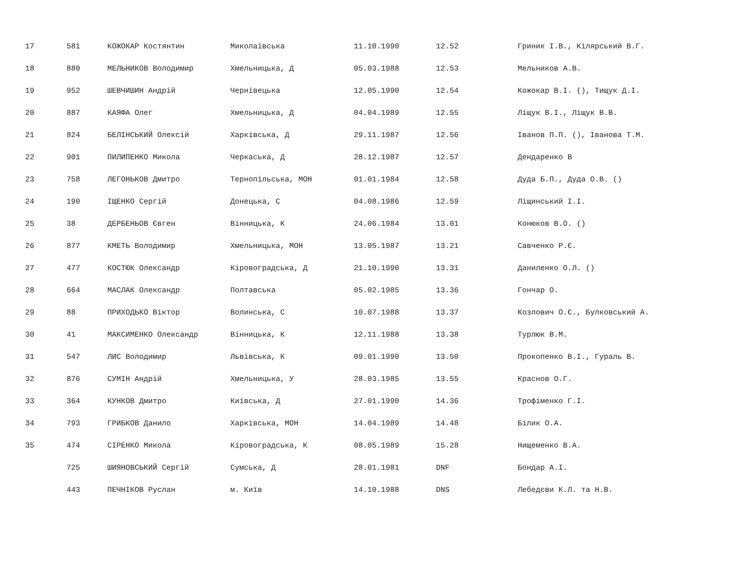| 17 | 581 | КОЖОКАР Костянтин | Миколаївська | 11.10.1990 | 12.52 | Гриник І.В., Кілярський В.Г. |
| 18 | 880 | МЕЛЬНИКОВ Володимир | Хмельницька, Д | 05.03.1988 | 12.53 | Мельников А.В. |
| 19 | 952 | ШЕВЧИШИН Андрій | Чернівецька | 12.05.1990 | 12.54 | Кожокар В.І. (), Тищук Д.І. |
| 20 | 887 | КАЯФА Олег | Хмельницька, Д | 04.04.1989 | 12.55 | Ліщук В.І., Ліщук В.В. |
| 21 | 824 | БЕЛІНСЬКИЙ Олексій | Харківська, Д | 29.11.1987 | 12.56 | Іванов П.П. (), Іванова Т.М. |
| 22 | 901 | ПИЛИПЕНКО Микола | Черкаська, Д | 28.12.1987 | 12.57 | Дендаренко В |
| 23 | 758 | ЛЕГОНЬКОВ Дмитро | Тернопільська, МОН | 01.01.1984 | 12.58 | Дуда Б.П., Дуда О.В. () |
| 24 | 190 | ІЩЕНКО Сергій | Донецька, С | 04.08.1986 | 12.59 | Ліщинський І.І. |
| 25 | 38 | ДЕРБЕНЬОВ Євген | Вінницька, К | 24.06.1984 | 13.01 | Конюков В.О. () |
| 26 | 877 | КМЕТЬ Володимир | Хмельницька, МОН | 13.05.1987 | 13.21 | Савченко Р.Є. |
| 27 | 477 | КОСТЮК Олександр | Кіровоградська, Д | 21.10.1990 | 13.31 | Даниленко О.Л. () |
| 28 | 664 | МАСЛАК Олександр | Полтавська | 05.02.1985 | 13.36 | Гончар О. |
| 29 | 88 | ПРИХОДЬКО Віктор | Волинська, С | 10.07.1988 | 13.37 | Козлович О.Є., Булковський А. |
| 30 | 41 | МАКСИМЕНКО Олександр | Вінницька, К | 12.11.1988 | 13.38 | Турлюк В.М. |
| 31 | 547 | ЛИС Володимир | Львівська, К | 09.01.1990 | 13.50 | Прокопенко В.І., Гураль В. |
| 32 | 876 | СУМІН Андрій | Хмельницька, У | 28.03.1985 | 13.55 | Краснов О.Г. |
| 33 | 364 | КУНКОВ Дмитро | Київська, Д | 27.01.1990 | 14.36 | Трофіменко Г.І. |
| 34 | 793 | ГРИБКОВ Данило | Харківська, МОН | 14.04.1989 | 14.48 | Білик О.А. |
| 35 | 474 | СІРЕНКО Микола | Кіровоградська, К | 08.05.1989 | 15.28 | Нищеменко В.А. |
| | 725 | ШИЯНОВСЬКИЙ Сергій | Сумська, Д | 28.01.1981 | DNF | Бондар А.І. |
| | 443 | ПЕЧНІКОВ Руслан | м. Київ | 14.10.1988 | DNS | Лебедєви К.Л. та Н.В. |